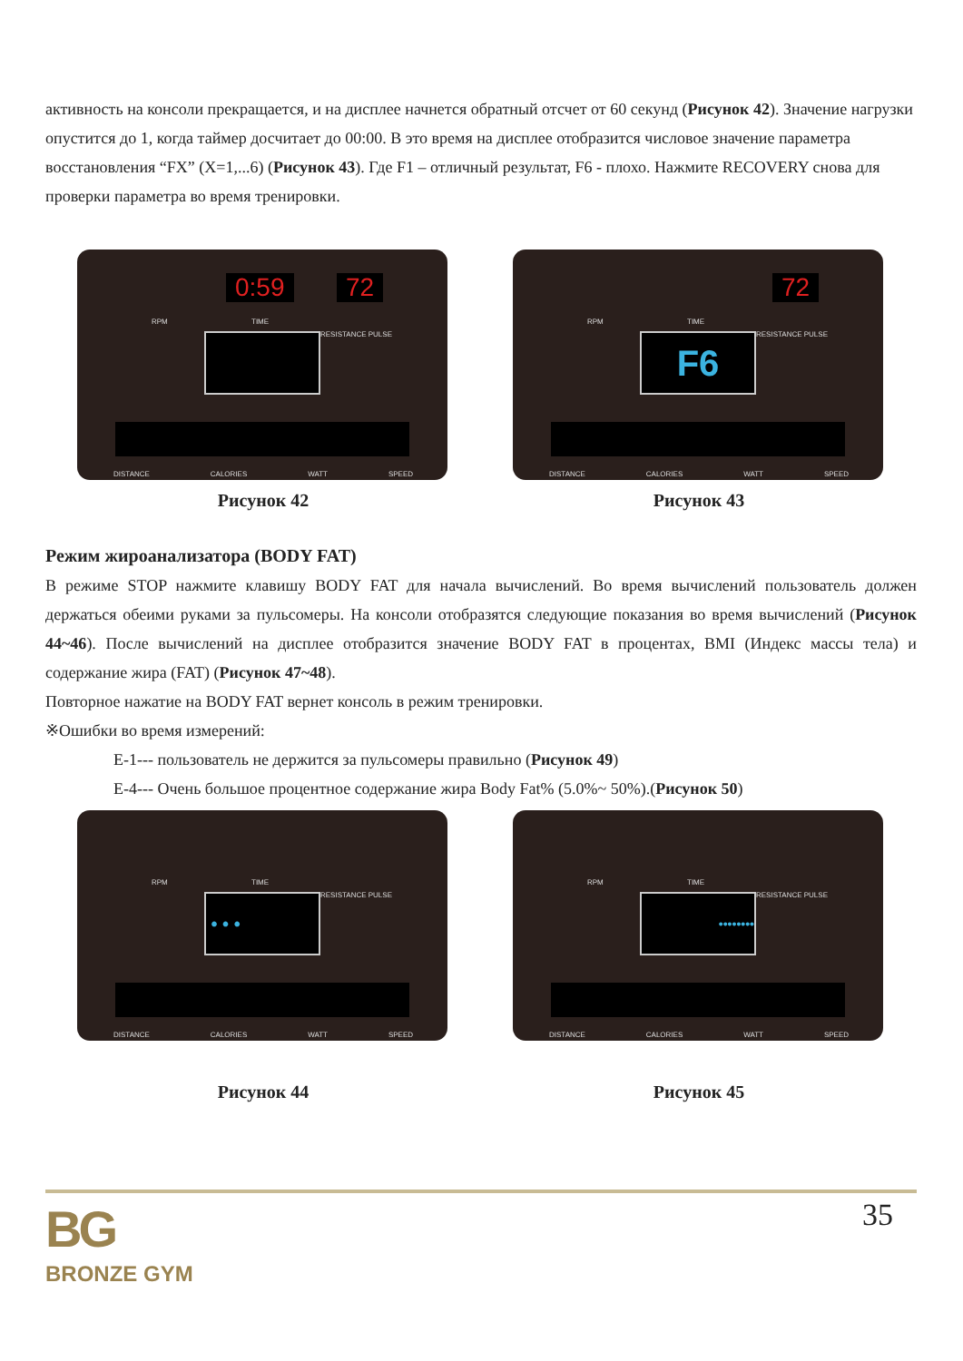активность на консоли прекращается, и на дисплее начнется обратный отсчет от 60 секунд (Рисунок 42). Значение нагрузки опустится до 1, когда таймер досчитает до 00:00. В это время на дисплее отобразится числовое значение параметра восстановления “FX” (X=1,...6) (Рисунок 43). Где F1 – отличный результат, F6 - плохо. Нажмите RECOVERY снова для проверки параметра во время тренировки.
0:59 72
RPM TIME
RESISTANCE PULSE
DISTANCE CALORIES WATT SPEED
Рисунок 42
72
RPM TIME
RESISTANCE PULSE
F6
DISTANCE CALORIES WATT SPEED
Рисунок 43
Режим жироанализатора (BODY FAT)
В режиме STOP нажмите клавишу BODY FAT для начала вычислений. Во время вычислений пользователь должен держаться обеими руками за пульсомеры. На консоли отобразятся следующие показания во время вычислений (Рисунок 44~46). После вычислений на дисплее отобразится значение BODY FAT в процентах, BMI (Индекс массы тела) и содержание жира (FAT) (Рисунок 47~48).
Повторное нажатие на BODY FAT вернет консоль в режим тренировки.
※Ошибки во время измерений:
E-1--- пользователь не держится за пульсомеры правильно (Рисунок 49)
E-4--- Очень большое процентное содержание жира Body Fat% (5.0%~ 50%).(Рисунок 50)
RPM TIME
RESISTANCE PULSE
• • •
DISTANCE CALORIES WATT SPEED
Рисунок 44
RPM TIME
RESISTANCE PULSE
••••••••
DISTANCE CALORIES WATT SPEED
Рисунок 45
BG
BRONZE GYM
35